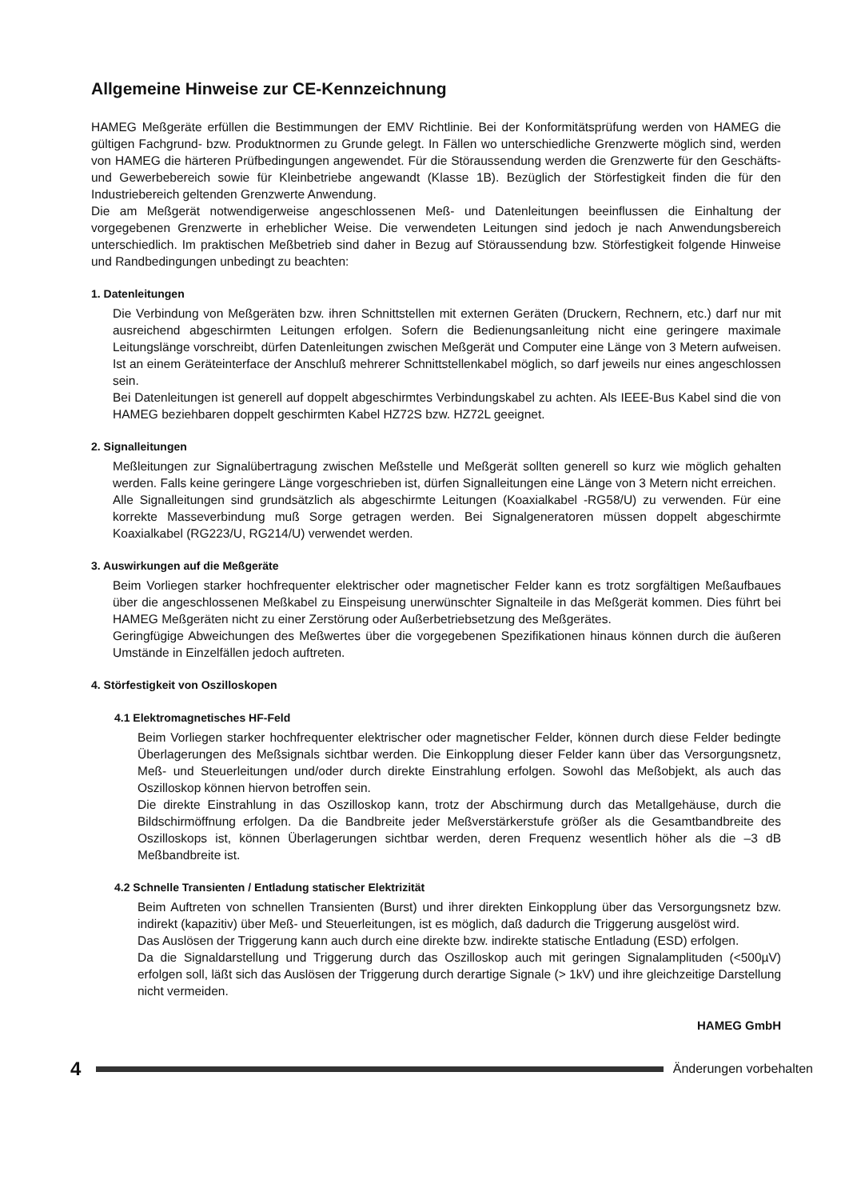Allgemeine Hinweise zur CE-Kennzeichnung
HAMEG Meßgeräte erfüllen die Bestimmungen der EMV Richtlinie. Bei der Konformitätsprüfung werden von HAMEG die gültigen Fachgrund- bzw. Produktnormen zu Grunde gelegt. In Fällen wo unterschiedliche Grenzwerte möglich sind, werden von HAMEG die härteren Prüfbedingungen angewendet. Für die Störaussendung werden die Grenzwerte für den Geschäfts- und Gewerbebereich sowie für Kleinbetriebe angewandt (Klasse 1B). Bezüglich der Störfestigkeit finden die für den Industriebereich geltenden Grenzwerte Anwendung.
Die am Meßgerät notwendigerweise angeschlossenen Meß- und Datenleitungen beeinflussen die Einhaltung der vorgegebenen Grenzwerte in erheblicher Weise. Die verwendeten Leitungen sind jedoch je nach Anwendungsbereich unterschiedlich. Im praktischen Meßbetrieb sind daher in Bezug auf Störaussendung bzw. Störfestigkeit folgende Hinweise und Randbedingungen unbedingt zu beachten:
1. Datenleitungen
Die Verbindung von Meßgeräten bzw. ihren Schnittstellen mit externen Geräten (Druckern, Rechnern, etc.) darf nur mit ausreichend abgeschirmten Leitungen erfolgen. Sofern die Bedienungsanleitung nicht eine geringere maximale Leitungslänge vorschreibt, dürfen Datenleitungen zwischen Meßgerät und Computer eine Länge von 3 Metern aufweisen. Ist an einem Geräteinterface der Anschluß mehrerer Schnittstellenkabel möglich, so darf jeweils nur eines angeschlossen sein.
Bei Datenleitungen ist generell auf doppelt abgeschirmtes Verbindungskabel zu achten. Als IEEE-Bus Kabel sind die von HAMEG beziehbaren doppelt geschirmten Kabel HZ72S bzw. HZ72L geeignet.
2. Signalleitungen
Meßleitungen zur Signalübertragung zwischen Meßstelle und Meßgerät sollten generell so kurz wie möglich gehalten werden. Falls keine geringere Länge vorgeschrieben ist, dürfen Signalleitungen eine Länge von 3 Metern nicht erreichen.
Alle Signalleitungen sind grundsätzlich als abgeschirmte Leitungen (Koaxialkabel -RG58/U) zu verwenden. Für eine korrekte Masseverbindung muß Sorge getragen werden. Bei Signalgeneratoren müssen doppelt abgeschirmte Koaxialkabel (RG223/U, RG214/U) verwendet werden.
3. Auswirkungen auf die Meßgeräte
Beim Vorliegen starker hochfrequenter elektrischer oder magnetischer Felder kann es trotz sorgfältigen Meßaufbaues über die angeschlossenen Meßkabel zu Einspeisung unerwünschter Signalteile in das Meßgerät kommen. Dies führt bei HAMEG Meßgeräten nicht zu einer Zerstörung oder Außerbetriebsetzung des Meßgerätes.
Geringfügige Abweichungen des Meßwertes über die vorgegebenen Spezifikationen hinaus können durch die äußeren Umstände in Einzelfällen jedoch auftreten.
4. Störfestigkeit von Oszilloskopen
4.1 Elektromagnetisches HF-Feld
Beim Vorliegen starker hochfrequenter elektrischer oder magnetischer Felder, können durch diese Felder bedingte Überlagerungen des Meßsignals sichtbar werden. Die Einkopplung dieser Felder kann über das Versorgungsnetz, Meß- und Steuerleitungen und/oder durch direkte Einstrahlung erfolgen. Sowohl das Meßobjekt, als auch das Oszilloskop können hiervon betroffen sein.
Die direkte Einstrahlung in das Oszilloskop kann, trotz der Abschirmung durch das Metallgehäuse, durch die Bildschirmöffnung erfolgen. Da die Bandbreite jeder Meßverstärkerstufe größer als die Gesamtbandbreite des Oszilloskops ist, können Überlagerungen sichtbar werden, deren Frequenz wesentlich höher als die –3 dB Meßbandbreite ist.
4.2 Schnelle Transienten / Entladung statischer Elektrizität
Beim Auftreten von schnellen Transienten (Burst) und ihrer direkten Einkopplung über das Versorgungsnetz bzw. indirekt (kapazitiv) über Meß- und Steuerleitungen, ist es möglich, daß dadurch die Triggerung ausgelöst wird.
Das Auslösen der Triggerung kann auch durch eine direkte bzw. indirekte statische Entladung (ESD) erfolgen.
Da die Signaldarstellung und Triggerung durch das Oszilloskop auch mit geringen Signalamplituden (<500µV) erfolgen soll, läßt sich das Auslösen der Triggerung durch derartige Signale (> 1kV) und ihre gleichzeitige Darstellung nicht vermeiden.
HAMEG GmbH
4
Änderungen vorbehalten